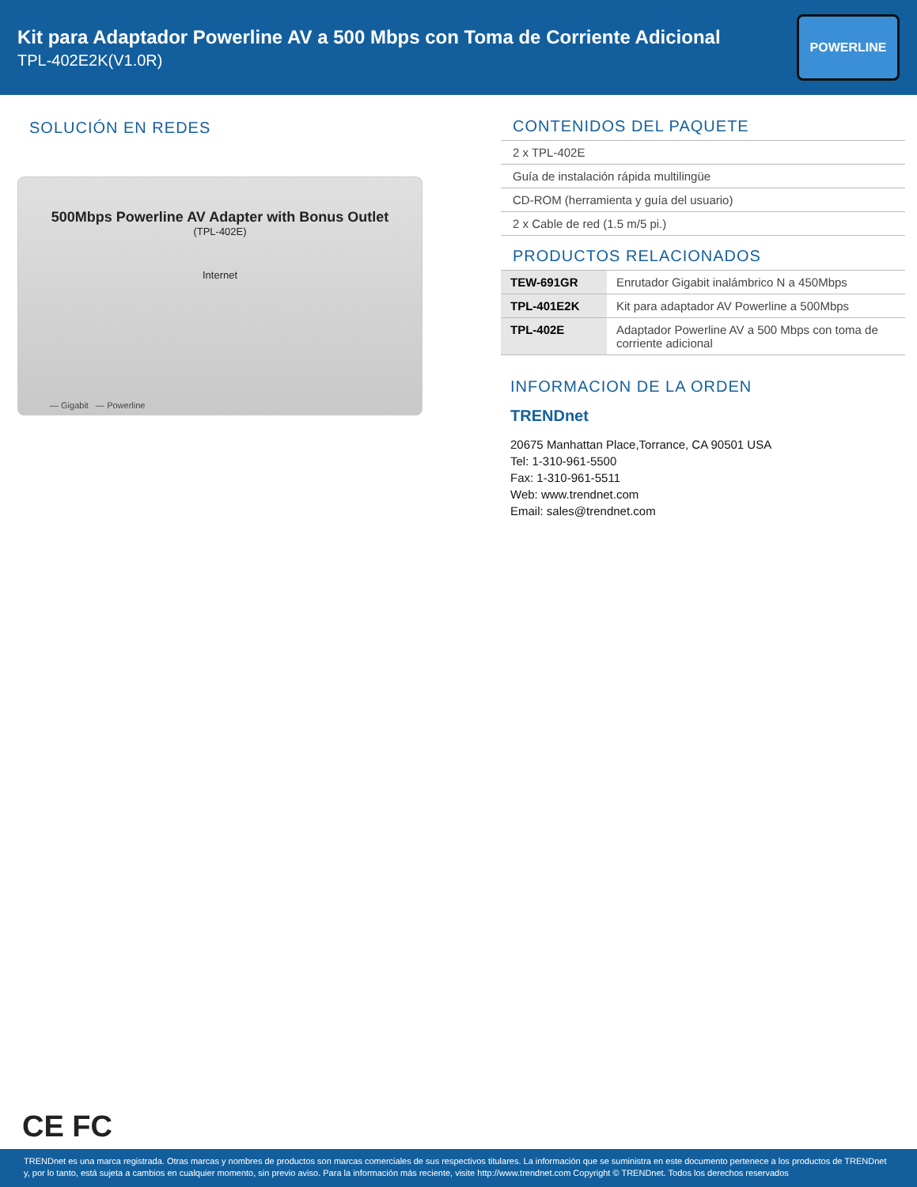Kit para Adaptador Powerline AV a 500 Mbps con Toma de Corriente Adicional
TPL-402E2K(V1.0R)
POWERLINE
SOLUCIÓN EN REDES
500Mbps Powerline AV Adapter with Bonus Outlet
(TPL-402E)
Internet
— Gigabit — Powerline
CONTENIDOS DEL PAQUETE
2 x TPL-402E
Guía de instalación rápida multilingüe
CD-ROM (herramienta y guía del usuario)
2 x Cable de red (1.5 m/5 pi.)
PRODUCTOS RELACIONADOS
| TEW-691GR | Enrutador Gigabit inalámbrico N a 450Mbps |
| TPL-401E2K | Kit para adaptador AV Powerline a 500Mbps |
| TPL-402E | Adaptador Powerline AV a 500 Mbps con toma de corriente adicional |
INFORMACION DE LA ORDEN
TRENDnet
20675 Manhattan Place,Torrance, CA 90501 USA
Tel: 1-310-961-5500
Fax: 1-310-961-5511
Web: www.trendnet.com
Email: sales@trendnet.com
CE FC
TRENDnet es una marca registrada. Otras marcas y nombres de productos son marcas comerciales de sus respectivos titulares. La información que se suministra en este documento pertenece a los productos de TRENDnet y, por lo tanto, está sujeta a cambios en cualquier momento, sin previo aviso. Para la información más reciente, visite http://www.trendnet.com Copyright © TRENDnet. Todos los derechos reservados